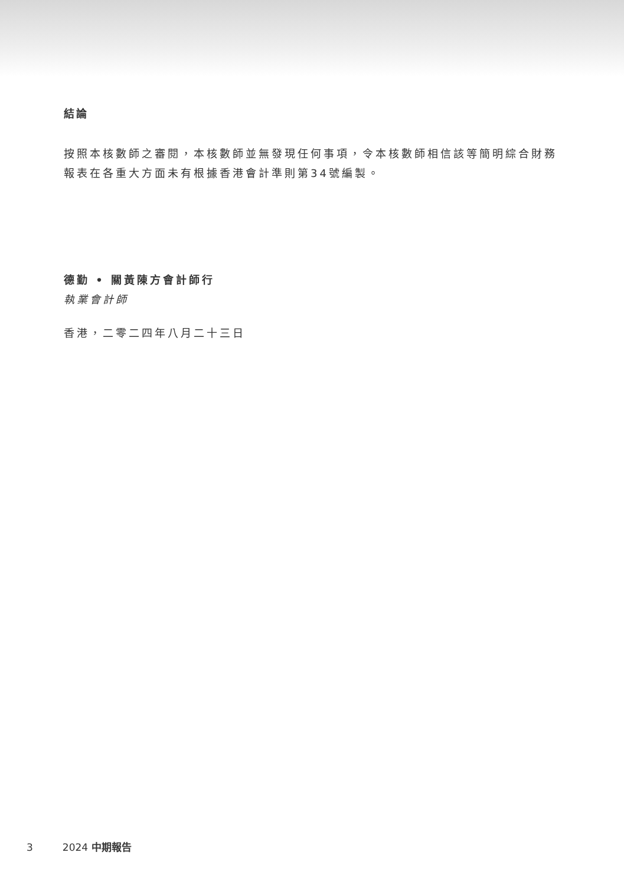結論
按照本核數師之審閱，本核數師並無發現任何事項，令本核數師相信該等簡明綜合財務報表在各重大方面未有根據香港會計準則第34號編製。
德勤 • 關黃陳方會計師行
執業會計師
香港，二零二四年八月二十三日
3 2024 中期報告